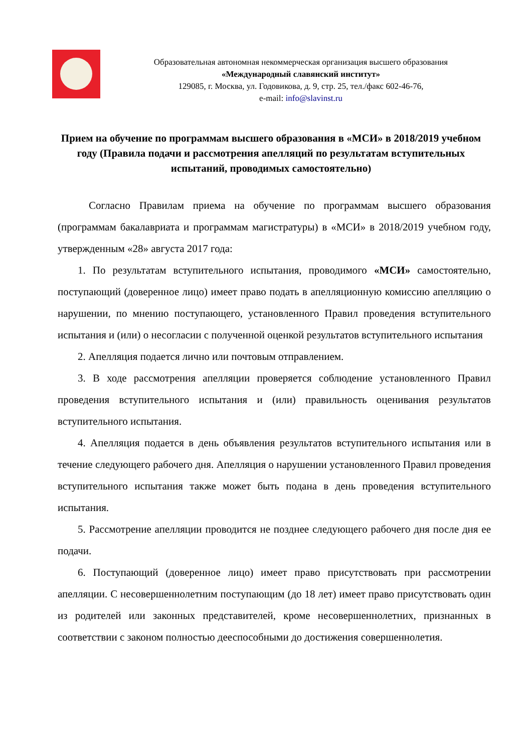Образовательная автономная некоммерческая организация высшего образования
«Международный славянский институт»
129085, г. Москва, ул. Годовикова, д. 9, стр. 25, тел./факс 602-46-76,
e-mail: info@slavinst.ru
Прием на обучение по программам высшего образования в «МСИ» в 2018/2019 учебном году (Правила подачи и рассмотрения апелляций по результатам вступительных испытаний, проводимых самостоятельно)
Согласно Правилам приема на обучение по программам высшего образования (программам бакалавриата и программам магистратуры) в «МСИ» в 2018/2019 учебном году, утвержденным «28» августа 2017 года:
1. По результатам вступительного испытания, проводимого «МСИ» самостоятельно, поступающий (доверенное лицо) имеет право подать в апелляционную комиссию апелляцию о нарушении, по мнению поступающего, установленного Правил проведения вступительного испытания и (или) о несогласии с полученной оценкой результатов вступительного испытания
2. Апелляция подается лично или почтовым отправлением.
3. В ходе рассмотрения апелляции проверяется соблюдение установленного Правил проведения вступительного испытания и (или) правильность оценивания результатов вступительного испытания.
4. Апелляция подается в день объявления результатов вступительного испытания или в течение следующего рабочего дня. Апелляция о нарушении установленного Правил проведения вступительного испытания также может быть подана в день проведения вступительного испытания.
5. Рассмотрение апелляции проводится не позднее следующего рабочего дня после дня ее подачи.
6. Поступающий (доверенное лицо) имеет право присутствовать при рассмотрении апелляции. С несовершеннолетним поступающим (до 18 лет) имеет право присутствовать один из родителей или законных представителей, кроме несовершеннолетних, признанных в соответствии с законом полностью дееспособными до достижения совершеннолетия.